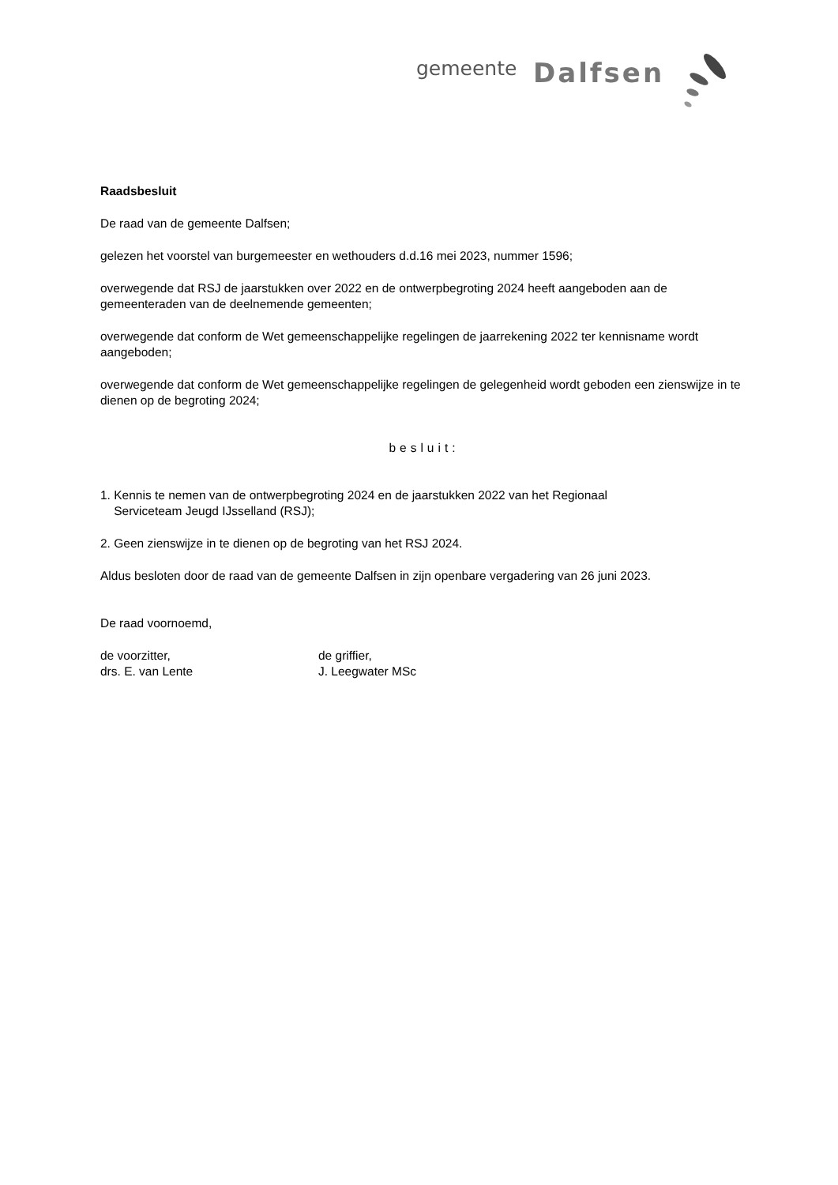gemeente Dalfsen
Raadsbesluit
De raad van de gemeente Dalfsen;
gelezen het voorstel van burgemeester en wethouders d.d.16 mei 2023, nummer 1596;
overwegende dat RSJ de jaarstukken over 2022 en de ontwerpbegroting 2024 heeft aangeboden aan de gemeenteraden van de deelnemende gemeenten;
overwegende dat conform de Wet gemeenschappelijke regelingen de jaarrekening 2022 ter kennisname wordt aangeboden;
overwegende dat conform de Wet gemeenschappelijke regelingen de gelegenheid wordt geboden een zienswijze in te dienen op de begroting 2024;
besluit:
1. Kennis te nemen van de ontwerpbegroting 2024 en de jaarstukken 2022 van het Regionaal
Serviceteam Jeugd IJsselland (RSJ);
2. Geen zienswijze in te dienen op de begroting van het RSJ 2024.
Aldus besloten door de raad van de gemeente Dalfsen in zijn openbare vergadering van 26 juni 2023.
De raad voornoemd,
de voorzitter,
drs. E. van Lente
de griffier,
J. Leegwater MSc